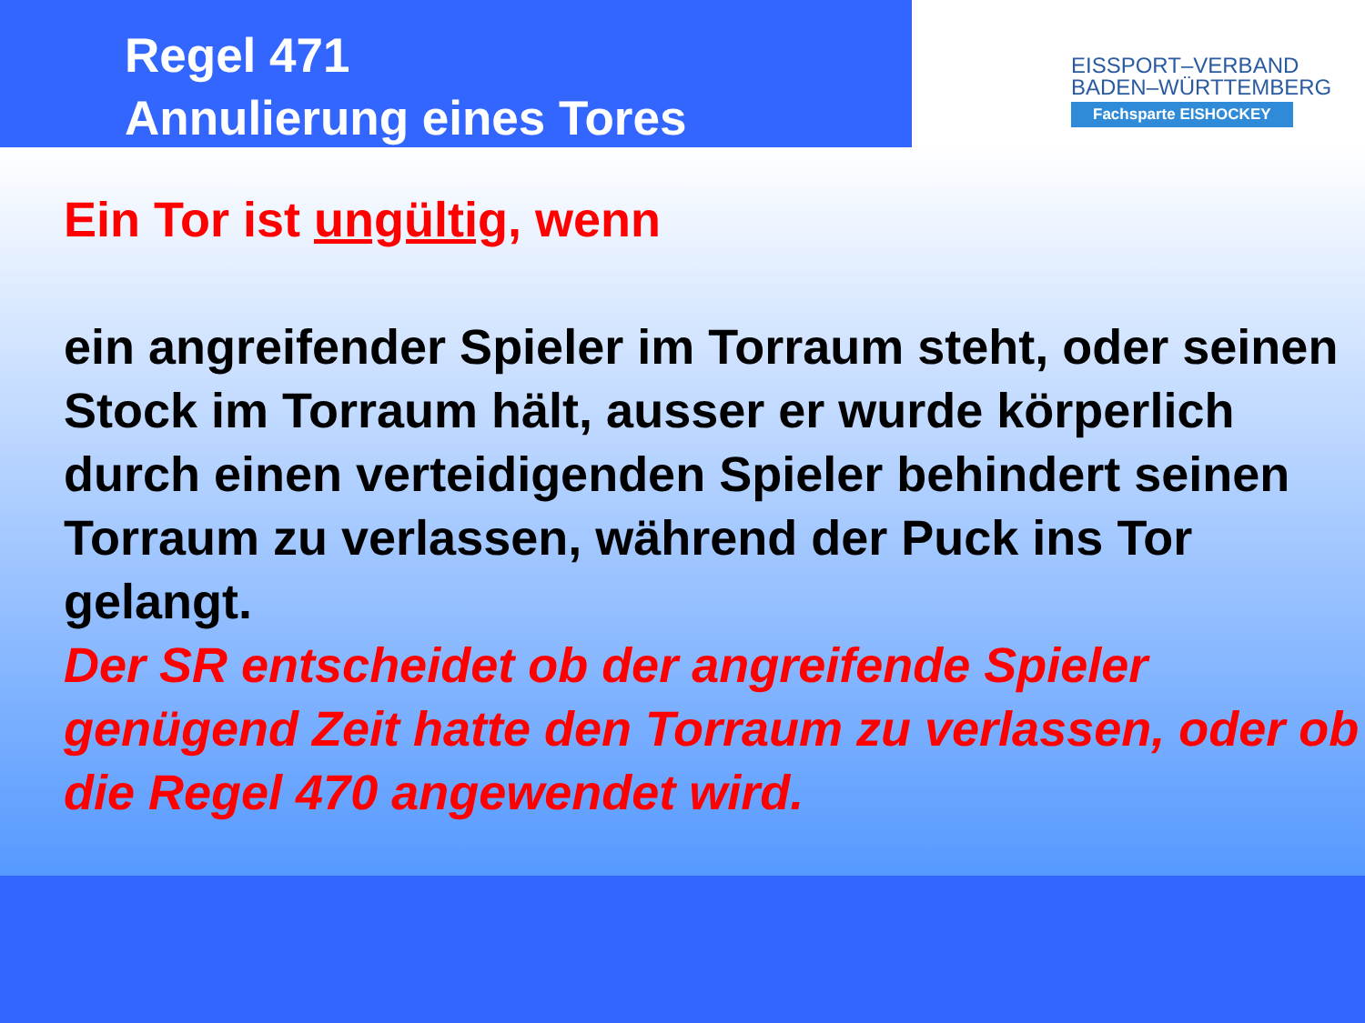Regel 471
Annulierung eines Tores
EISSPORT–VERBAND
BADEN–WÜRTTEMBERG
Fachsparte EISHOCKEY
Ein Tor ist ungültig, wenn
ein angreifender Spieler im Torraum steht, oder seinen Stock im Torraum hält, ausser er wurde körperlich durch einen verteidigenden Spieler behindert seinen Torraum zu verlassen, während der Puck ins Tor gelangt.
Der SR entscheidet ob der angreifende Spieler genügend Zeit hatte den Torraum zu verlassen, oder ob die Regel 470 angewendet wird.